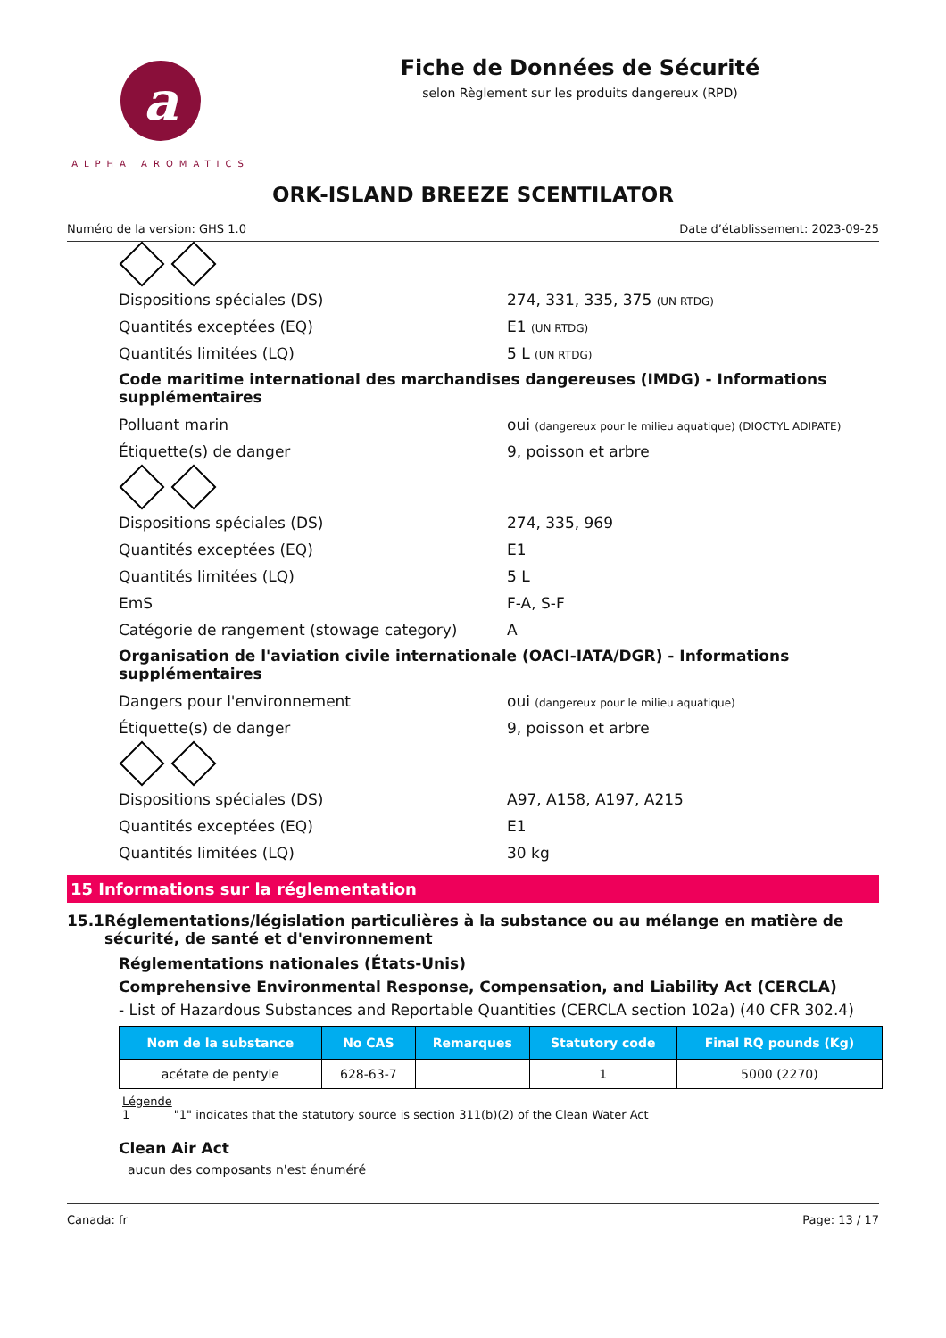a
ALPHA AROMATICS
Fiche de Données de Sécurité
selon Règlement sur les produits dangereux (RPD)
ORK-ISLAND BREEZE SCENTILATOR
Numéro de la version: GHS 1.0 Date d’établissement: 2023-09-25
Dispositions spéciales (DS) 274, 331, 335, 375 (UN RTDG)
Quantités exceptées (EQ) E1 (UN RTDG)
Quantités limitées (LQ) 5 L (UN RTDG)
Code maritime international des marchandises dangereuses (IMDG) - Informations supplémentaires
Polluant marin oui (dangereux pour le milieu aquatique) (DIOCTYL ADIPATE)
Étiquette(s) de danger 9, poisson et arbre
Dispositions spéciales (DS) 274, 335, 969
Quantités exceptées (EQ) E1
Quantités limitées (LQ) 5 L
EmS F-A, S-F
Catégorie de rangement (stowage category) A
Organisation de l'aviation civile internationale (OACI-IATA/DGR) - Informations supplémentaires
Dangers pour l'environnement oui (dangereux pour le milieu aquatique)
Étiquette(s) de danger 9, poisson et arbre
Dispositions spéciales (DS) A97, A158, A197, A215
Quantités exceptées (EQ) E1
Quantités limitées (LQ) 30 kg
15 Informations sur la réglementation
15.1 Réglementations/législation particulières à la substance ou au mélange en matière de sécurité, de santé et d'environnement
Réglementations nationales (États-Unis)
Comprehensive Environmental Response, Compensation, and Liability Act (CERCLA)
- List of Hazardous Substances and Reportable Quantities (CERCLA section 102a) (40 CFR 302.4)
| Nom de la substance | No CAS | Remarques | Statutory code | Final RQ pounds (Kg) |
| --- | --- | --- | --- | --- |
| acétate de pentyle | 628-63-7 | | 1 | 5000 (2270) |
Légende
1 "1" indicates that the statutory source is section 311(b)(2) of the Clean Water Act
Clean Air Act
aucun des composants n'est énuméré
Canada: fr Page: 13 / 17